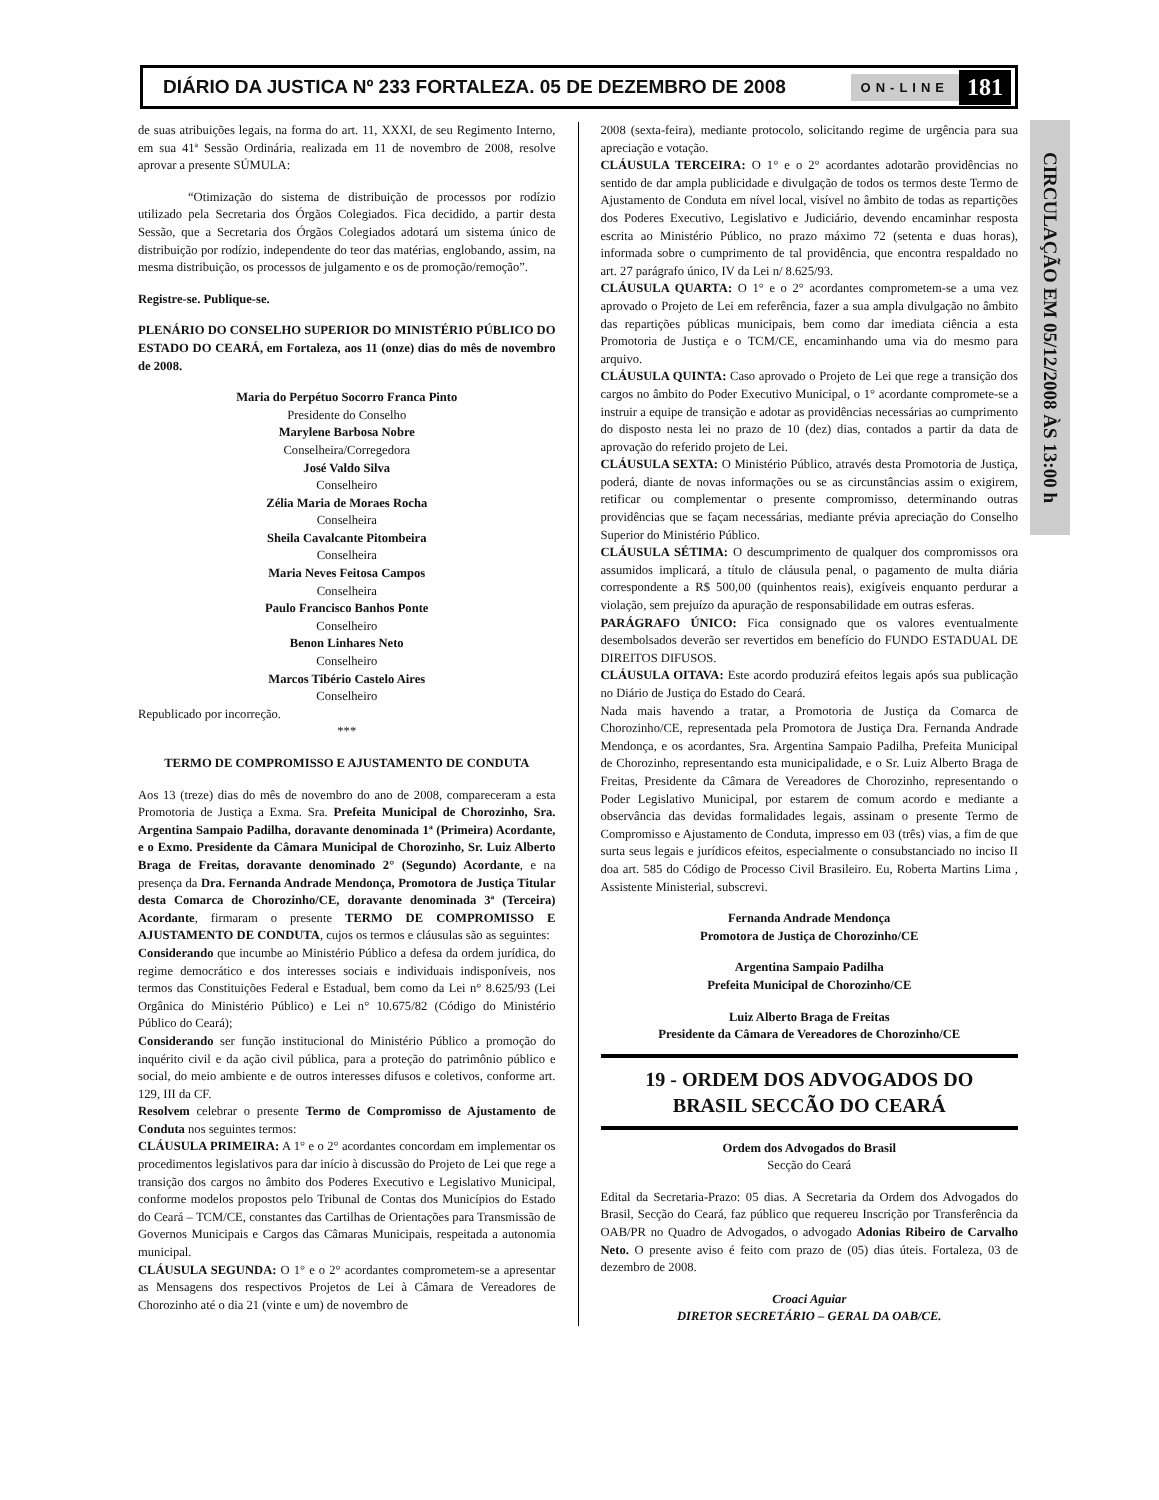DIÁRIO DA JUSTICA Nº 233 FORTALEZA. 05 DE DEZEMBRO DE 2008 ON-LINE 181
CIRCULAÇÃO EM 05/12/2008 ÀS 13:00 h
de suas atribuições legais, na forma do art. 11, XXXI, de seu Regimento Interno, em sua 41ª Sessão Ordinária, realizada em 11 de novembro de 2008, resolve aprovar a presente SÚMULA:
“Otimização do sistema de distribuição de processos por rodízio utilizado pela Secretaria dos Órgãos Colegiados. Fica decidido, a partir desta Sessão, que a Secretaria dos Órgãos Colegiados adotará um sistema único de distribuição por rodízio, independente do teor das matérias, englobando, assim, na mesma distribuição, os processos de julgamento e os de promoção/remoção”.
Registre-se. Publique-se.
PLENÁRIO DO CONSELHO SUPERIOR DO MINISTÉRIO PÚBLICO DO ESTADO DO CEARÁ, em Fortaleza, aos 11 (onze) dias do mês de novembro de 2008.
Maria do Perpétuo Socorro Franca Pinto
Presidente do Conselho
Marylene Barbosa Nobre
Conselheira/Corregedora
José Valdo Silva
Conselheiro
Zélia Maria de Moraes Rocha
Conselheira
Sheila Cavalcante Pitombeira
Conselheira
Maria Neves Feitosa Campos
Conselheira
Paulo Francisco Banhos Ponte
Conselheiro
Benon Linhares Neto
Conselheiro
Marcos Tibério Castelo Aires
Conselheiro
Republicado por incorreção.
***
TERMO DE COMPROMISSO E AJUSTAMENTO DE CONDUTA
Aos 13 (treze) dias do mês de novembro do ano de 2008, compareceram a esta Promotoria de Justiça a Exma. Sra. Prefeita Municipal de Chorozinho, Sra. Argentina Sampaio Padilha, doravante denominada 1ª (Primeira) Acordante, e o Exmo. Presidente da Câmara Municipal de Chorozinho, Sr. Luiz Alberto Braga de Freitas, doravante denominado 2° (Segundo) Acordante, e na presença da Dra. Fernanda Andrade Mendonça, Promotora de Justiça Titular desta Comarca de Chorozinho/CE, doravante denominada 3ª (Terceira) Acordante, firmaram o presente TERMO DE COMPROMISSO E AJUSTAMENTO DE CONDUTA, cujos os termos e cláusulas são as seguintes:
Considerando que incumbe ao Ministério Público a defesa da ordem jurídica, do regime democrático e dos interesses sociais e individuais indisponíveis, nos termos das Constituições Federal e Estadual, bem como da Lei n° 8.625/93 (Lei Orgânica do Ministério Público) e Lei n° 10.675/82 (Código do Ministério Público do Ceará);
Considerando ser função institucional do Ministério Público a promoção do inquérito civil e da ação civil pública, para a proteção do patrimônio público e social, do meio ambiente e de outros interesses difusos e coletivos, conforme art. 129, III da CF.
Resolvem celebrar o presente Termo de Compromisso de Ajustamento de Conduta nos seguintes termos:
CLÁUSULA PRIMEIRA: A 1° e o 2° acordantes concordam em implementar os procedimentos legislativos para dar início à discussão do Projeto de Lei que rege a transição dos cargos no âmbito dos Poderes Executivo e Legislativo Municipal, conforme modelos propostos pelo Tribunal de Contas dos Municípios do Estado do Ceará – TCM/CE, constantes das Cartilhas de Orientações para Transmissão de Governos Municipais e Cargos das Câmaras Municipais, respeitada a autonomia municipal.
CLÁUSULA SEGUNDA: O 1° e o 2° acordantes comprometem-se a apresentar as Mensagens dos respectivos Projetos de Lei à Câmara de Vereadores de Chorozinho até o dia 21 (vinte e um) de novembro de
2008 (sexta-feira), mediante protocolo, solicitando regime de urgência para sua apreciação e votação.
CLÁUSULA TERCEIRA: O 1° e o 2° acordantes adotarão providências no sentido de dar ampla publicidade e divulgação de todos os termos deste Termo de Ajustamento de Conduta em nível local, visível no âmbito de todas as repartições dos Poderes Executivo, Legislativo e Judiciário, devendo encaminhar resposta escrita ao Ministério Público, no prazo máximo 72 (setenta e duas horas), informada sobre o cumprimento de tal providência, que encontra respaldado no art. 27 parágrafo único, IV da Lei n/ 8.625/93.
CLÁUSULA QUARTA: O 1° e o 2° acordantes comprometem-se a uma vez aprovado o Projeto de Lei em referência, fazer a sua ampla divulgação no âmbito das repartições públicas municipais, bem como dar imediata ciência a esta Promotoria de Justiça e o TCM/CE, encaminhando uma via do mesmo para arquivo.
CLÁUSULA QUINTA: Caso aprovado o Projeto de Lei que rege a transição dos cargos no âmbito do Poder Executivo Municipal, o 1° acordante compromete-se a instruir a equipe de transição e adotar as providências necessárias ao cumprimento do disposto nesta lei no prazo de 10 (dez) dias, contados a partir da data de aprovação do referido projeto de Lei.
CLÁUSULA SEXTA: O Ministério Público, através desta Promotoria de Justiça, poderá, diante de novas informações ou se as circunstâncias assim o exigirem, retificar ou complementar o presente compromisso, determinando outras providências que se façam necessárias, mediante prévia apreciação do Conselho Superior do Ministério Público.
CLÁUSULA SÉTIMA: O descumprimento de qualquer dos compromissos ora assumidos implicará, a título de cláusula penal, o pagamento de multa diária correspondente a R$ 500,00 (quinhentos reais), exigíveis enquanto perdurar a violação, sem prejuízo da apuração de responsabilidade em outras esferas.
PARÁGRAFO ÚNICO: Fica consignado que os valores eventualmente desembolsados deverão ser revertidos em benefício do FUNDO ESTADUAL DE DIREITOS DIFUSOS.
CLÁUSULA OITAVA: Este acordo produzirá efeitos legais após sua publicação no Diário de Justiça do Estado do Ceará.
Nada mais havendo a tratar, a Promotoria de Justiça da Comarca de Chorozinho/CE, representada pela Promotora de Justiça Dra. Fernanda Andrade Mendonça, e os acordantes, Sra. Argentina Sampaio Padilha, Prefeita Municipal de Chorozinho, representando esta municipalidade, e o Sr. Luiz Alberto Braga de Freitas, Presidente da Câmara de Vereadores de Chorozinho, representando o Poder Legislativo Municipal, por estarem de comum acordo e mediante a observância das devidas formalidades legais, assinam o presente Termo de Compromisso e Ajustamento de Conduta, impresso em 03 (três) vias, a fim de que surta seus legais e jurídicos efeitos, especialmente o consubstanciado no inciso II doa art. 585 do Código de Processo Civil Brasileiro. Eu, Roberta Martins Lima , Assistente Ministerial, subscrevi.
Fernanda Andrade Mendonça
Promotora de Justiça de Chorozinho/CE
Argentina Sampaio Padilha
Prefeita Municipal de Chorozinho/CE
Luiz Alberto Braga de Freitas
Presidente da Câmara de Vereadores de Chorozinho/CE
19 - ORDEM DOS ADVOGADOS DO
BRASIL SECCÃO DO CEARÁ
Ordem dos Advogados do Brasil
Secção do Ceará
Edital da Secretaria-Prazo: 05 dias. A Secretaria da Ordem dos Advogados do Brasil, Secção do Ceará, faz público que requereu Inscrição por Transferência da OAB/PR no Quadro de Advogados, o advogado Adonias Ribeiro de Carvalho Neto. O presente aviso é feito com prazo de (05) dias úteis. Fortaleza, 03 de dezembro de 2008.
Croaci Aguiar
DIRETOR SECRETÁRIO – GERAL DA OAB/CE.